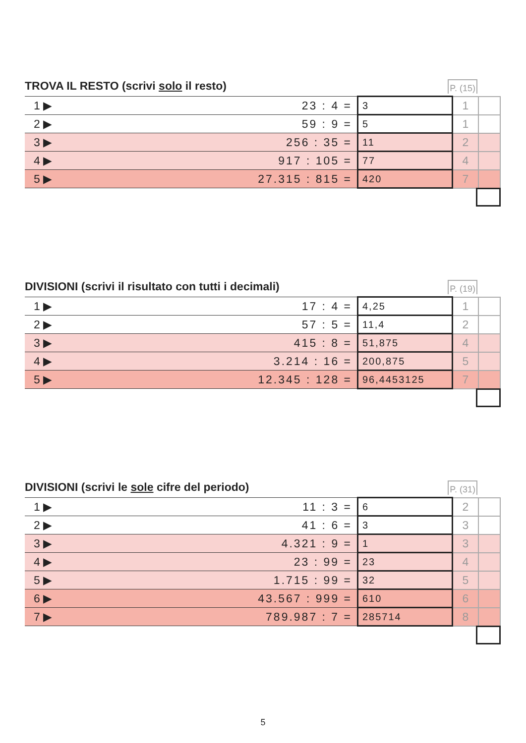TROVA IL RESTO (scrivi solo il resto)
P. (15)
| 1 ▶ | 23 : 4 = | 3 | 1 | |
| 2 ▶ | 59 : 9 = | 5 | 1 | |
| 3 ▶ | 256 : 35 = | 11 | 2 | |
| 4 ▶ | 917 : 105 = | 77 | 4 | |
| 5 ▶ | 27.315 : 815 = | 420 | 7 | |
DIVISIONI (scrivi il risultato con tutti i decimali)
P. (19)
| 1 ▶ | 17 : 4 = | 4,25 | 1 | |
| 2 ▶ | 57 : 5 = | 11,4 | 2 | |
| 3 ▶ | 415 : 8 = | 51,875 | 4 | |
| 4 ▶ | 3.214 : 16 = | 200,875 | 5 | |
| 5 ▶ | 12.345 : 128 = | 96,4453125 | 7 | |
DIVISIONI (scrivi le sole cifre del periodo)
P. (31)
| 1 ▶ | 11 : 3 = | 6 | 2 | |
| 2 ▶ | 41 : 6 = | 3 | 3 | |
| 3 ▶ | 4.321 : 9 = | 1 | 3 | |
| 4 ▶ | 23 : 99 = | 23 | 4 | |
| 5 ▶ | 1.715 : 99 = | 32 | 5 | |
| 6 ▶ | 43.567 : 999 = | 610 | 6 | |
| 7 ▶ | 789.987 : 7 = | 285714 | 8 | |
5